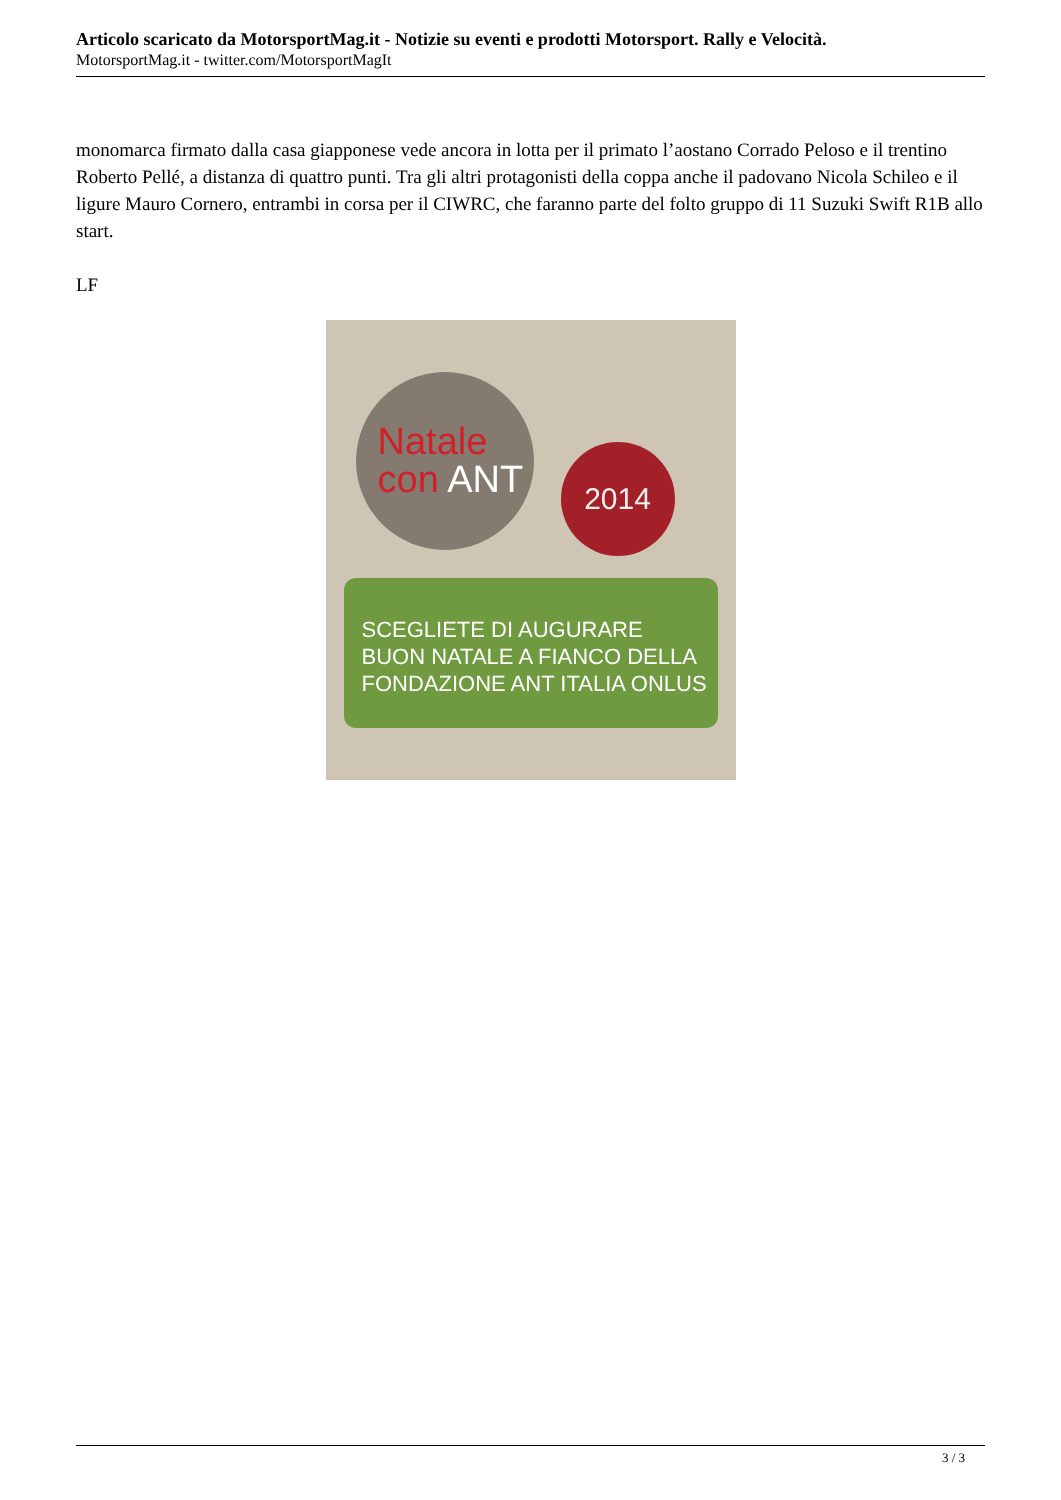Articolo scaricato da MotorsportMag.it - Notizie su eventi e prodotti Motorsport. Rally e Velocità.
MotorsportMag.it - twitter.com/MotorsportMagIt
monomarca firmato dalla casa giapponese vede ancora in lotta per il primato l’aostano Corrado Peloso e il trentino Roberto Pellé, a distanza di quattro punti. Tra gli altri protagonisti della coppa anche il padovano Nicola Schileo e il ligure Mauro Cornero, entrambi in corsa per il CIWRC, che faranno parte del folto gruppo di 11 Suzuki Swift R1B allo start.
LF
Natale
con ANT
2014
SCEGLIETE DI AUGURARE
BUON NATALE A FIANCO DELLA
FONDAZIONE ANT ITALIA ONLUS
3 / 3